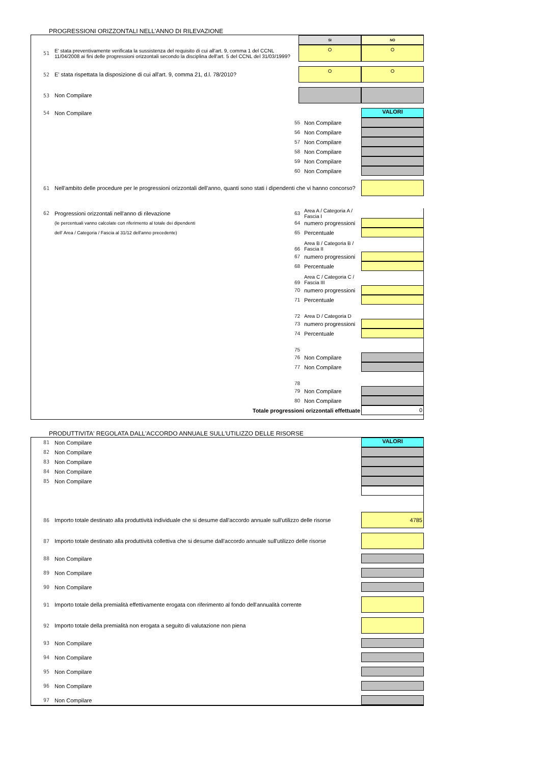PROGRESSIONI ORIZZONTALI NELL'ANNO DI RILEVAZIONE
SI NO
51
E' stata preventivamente verificata la sussistenza del requisito di cui all'art. 9, comma 1 del CCNL 11/04/2008 ai fini delle progressioni orizzontali secondo la disciplina dell'art. 5 del CCNL del 31/03/1999?
52
E' stata rispettata la disposizione di cui all'art. 9, comma 21, d.l. 78/2010?
53 Non Compilare
54 Non Compilare
VALORI
55 Non Compilare
56 Non Compilare
57 Non Compilare
58 Non Compilare
59 Non Compilare
60 Non Compilare
61
Nell'ambito delle procedure per le progressioni orizzontali dell'anno, quanti sono stati i dipendenti che vi hanno concorso?
62
Progressioni orizzontali nell'anno di rilevazione
(le percentuali vanno calcolate con riferimento al totale dei dipendenti
dell' Area / Categoria / Fascia al 31/12 dell'anno precedente)
63
Area A / Categoria A / Fascia I
64 numero progressioni
65 Percentuale
66
Area B / Categoria B / Fascia II
67 numero progressioni
68 Percentuale
69
Area C / Categoria C / Fascia III
70 numero progressioni
71 Percentuale
72
Area D / Categoria D
73 numero progressioni
74 Percentuale
75
76 Non Compilare
77 Non Compilare
78
79 Non Compilare
80 Non Compilare
Totale progressioni orizzontali effettuate
0
PRODUTTIVITA' REGOLATA DALL'ACCORDO ANNUALE SULL'UTILIZZO DELLE RISORSE
81 Non Compilare
VALORI
82 Non Compilare
83 Non Compilare
84 Non Compilare
85 Non Compilare
86
Importo totale destinato alla produttività individuale che si desume dall'accordo annuale sull'utilizzo delle risorse
4785
87
Importo totale destinato alla produttività collettiva che si desume dall'accordo annuale sull'utilizzo delle risorse
88 Non Compilare
89 Non Compilare
90 Non Compilare
91
Importo totale della premialità effettivamente erogata con riferimento al fondo dell'annualità corrente
92
Importo totale della premialità non erogata a seguito di valutazione non piena
93 Non Compilare
94 Non Compilare
95 Non Compilare
96 Non Compilare
97 Non Compilare